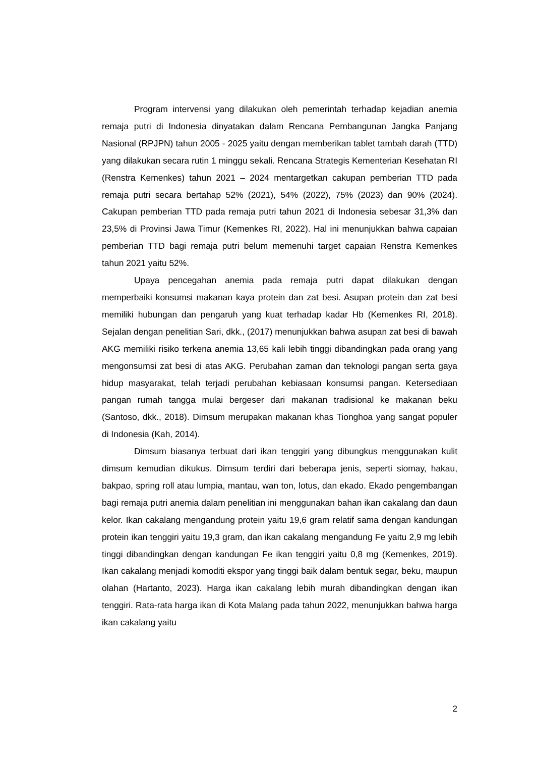Program intervensi yang dilakukan oleh pemerintah terhadap kejadian anemia remaja putri di Indonesia dinyatakan dalam Rencana Pembangunan Jangka Panjang Nasional (RPJPN) tahun 2005 - 2025 yaitu dengan memberikan tablet tambah darah (TTD) yang dilakukan secara rutin 1 minggu sekali. Rencana Strategis Kementerian Kesehatan RI (Renstra Kemenkes) tahun 2021 – 2024 mentargetkan cakupan pemberian TTD pada remaja putri secara bertahap 52% (2021), 54% (2022), 75% (2023) dan 90% (2024). Cakupan pemberian TTD pada remaja putri tahun 2021 di Indonesia sebesar 31,3% dan 23,5% di Provinsi Jawa Timur (Kemenkes RI, 2022). Hal ini menunjukkan bahwa capaian pemberian TTD bagi remaja putri belum memenuhi target capaian Renstra Kemenkes tahun 2021 yaitu 52%.
Upaya pencegahan anemia pada remaja putri dapat dilakukan dengan memperbaiki konsumsi makanan kaya protein dan zat besi. Asupan protein dan zat besi memiliki hubungan dan pengaruh yang kuat terhadap kadar Hb (Kemenkes RI, 2018). Sejalan dengan penelitian Sari, dkk., (2017) menunjukkan bahwa asupan zat besi di bawah AKG memiliki risiko terkena anemia 13,65 kali lebih tinggi dibandingkan pada orang yang mengonsumsi zat besi di atas AKG. Perubahan zaman dan teknologi pangan serta gaya hidup masyarakat, telah terjadi perubahan kebiasaan konsumsi pangan. Ketersediaan pangan rumah tangga mulai bergeser dari makanan tradisional ke makanan beku (Santoso, dkk., 2018). Dimsum merupakan makanan khas Tionghoa yang sangat populer di Indonesia (Kah, 2014).
Dimsum biasanya terbuat dari ikan tenggiri yang dibungkus menggunakan kulit dimsum kemudian dikukus. Dimsum terdiri dari beberapa jenis, seperti siomay, hakau, bakpao, spring roll atau lumpia, mantau, wan ton, lotus, dan ekado. Ekado pengembangan bagi remaja putri anemia dalam penelitian ini menggunakan bahan ikan cakalang dan daun kelor. Ikan cakalang mengandung protein yaitu 19,6 gram relatif sama dengan kandungan protein ikan tenggiri yaitu 19,3 gram, dan ikan cakalang mengandung Fe yaitu 2,9 mg lebih tinggi dibandingkan dengan kandungan Fe ikan tenggiri yaitu 0,8 mg (Kemenkes, 2019). Ikan cakalang menjadi komoditi ekspor yang tinggi baik dalam bentuk segar, beku, maupun olahan (Hartanto, 2023). Harga ikan cakalang lebih murah dibandingkan dengan ikan tenggiri. Rata-rata harga ikan di Kota Malang pada tahun 2022, menunjukkan bahwa harga ikan cakalang yaitu
2